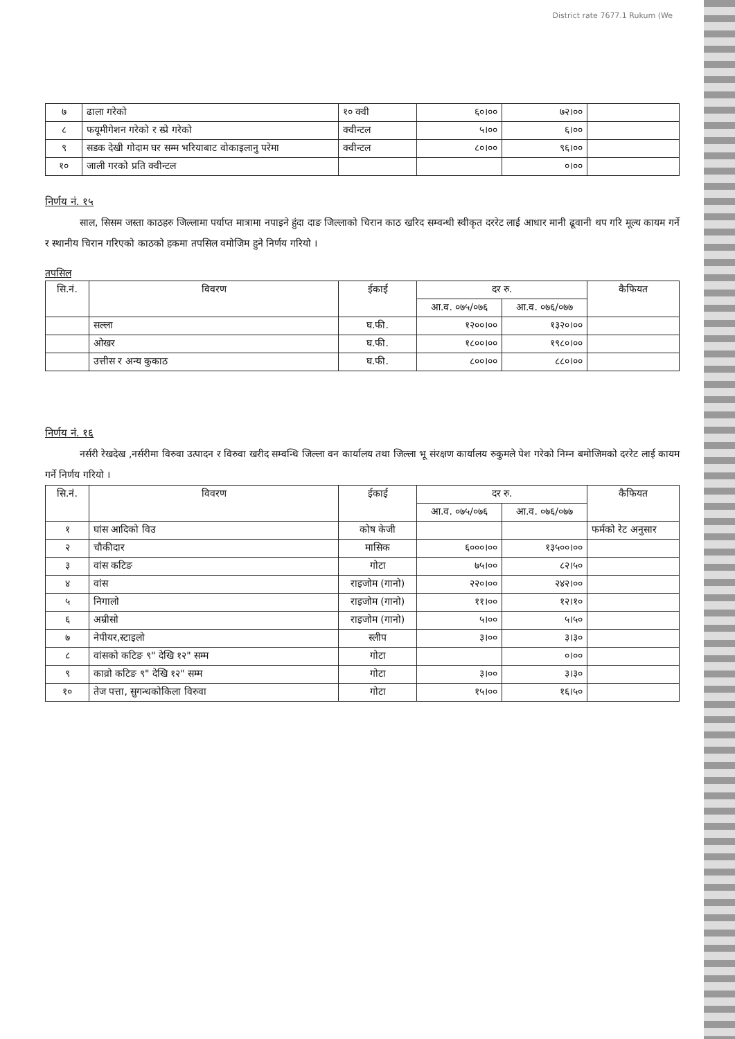District rate 7677.1 Rukum (We
| ७ | ढाला गरेको | १० क्वी | ६०।०० | ७२।०० | |
| ८ | फयूमीगेशन गरेको र स्प्रे गरेको | क्वीन्टल | ५।०० | ६।०० | |
| ९ | सडक देखी गोदाम घर सम्म भरियाबाट वोकाइलानु परेमा | क्वीन्टल | ८०।०० | ९६।०० | |
| १० | जाली गरको प्रति क्वीन्टल | | | ०।०० | |
निर्णय नं. १५
साल, सिसम जस्ता काठहरु जिल्लामा पर्याप्त मात्रामा नपाइने हुंदा दाङ जिल्लाको चिरान काठ खरिद सम्वन्धी स्वीकृत दररेट लाई आधार मानी ढूवानी थप गरि मूल्य कायम गर्ने र स्थानीय चिरान गरिएको काठको हकमा तपसिल वमोजिम हुने निर्णय गरियो ।
तपसिल
| सि.नं. | विवरण | ईकाई | दर रु. | | कैफियत |
| --- | --- | --- | --- | --- | --- |
| | | | आ.व. ०७५/०७६ | आ.व. ०७६/०७७ | |
| | सल्ला | घ.फी. | १२००।०० | १३२०।०० | |
| | ओखर | घ.फी. | १८००।०० | १९८०।०० | |
| | उत्तीस र अन्य कुकाठ | घ.फी. | ८००।०० | ८८०।०० | |
निर्णय नं. १६
नर्सरी रेखदेख ,नर्सरीमा विरुवा उत्पादन र विरुवा खरीद सम्वन्धि जिल्ला वन कार्यालय तथा जिल्ला भू संरक्षण कार्यालय रुकुमले पेश गरेको निम्न बमोजिमको दररेट लाई कायम गर्ने निर्णय गरियो ।
| सि.नं. | विवरण | ईकाई | दर रु. | | कैफियत |
| --- | --- | --- | --- | --- | --- |
| | | | आ.व. ०७५/०७६ | आ.व. ०७६/०७७ | |
| १ | घांस आदिको विउ | कोष केजी | | | फर्मको रेट अनुसार |
| २ | चौकीदार | मासिक | ६०००।०० | १३५००।०० | |
| ३ | वांस कटिङ | गोटा | ७५।०० | ८२।५० | |
| ४ | वांस | राइजोम (गानो) | २२०।०० | २४२।०० | |
| ५ | निगालो | राइजोम (गानो) | ११।०० | १२।१० | |
| ६ | अम्रीसो | राइजोम (गानो) | ५।०० | ५।५० | |
| ७ | नेपीयर,स्टाइलो | स्लीप | ३।०० | ३।३० | |
| ८ | वांसको कटिङ ९" देखि १२" सम्म | गोटा | | ०।०० | |
| ९ | काव्रो कटिङ ९" देखि १२" सम्म | गोटा | ३।०० | ३।३० | |
| १० | तेज पत्ता, सुगन्धकोकिला विरुवा | गोटा | १५।०० | १६।५० | |